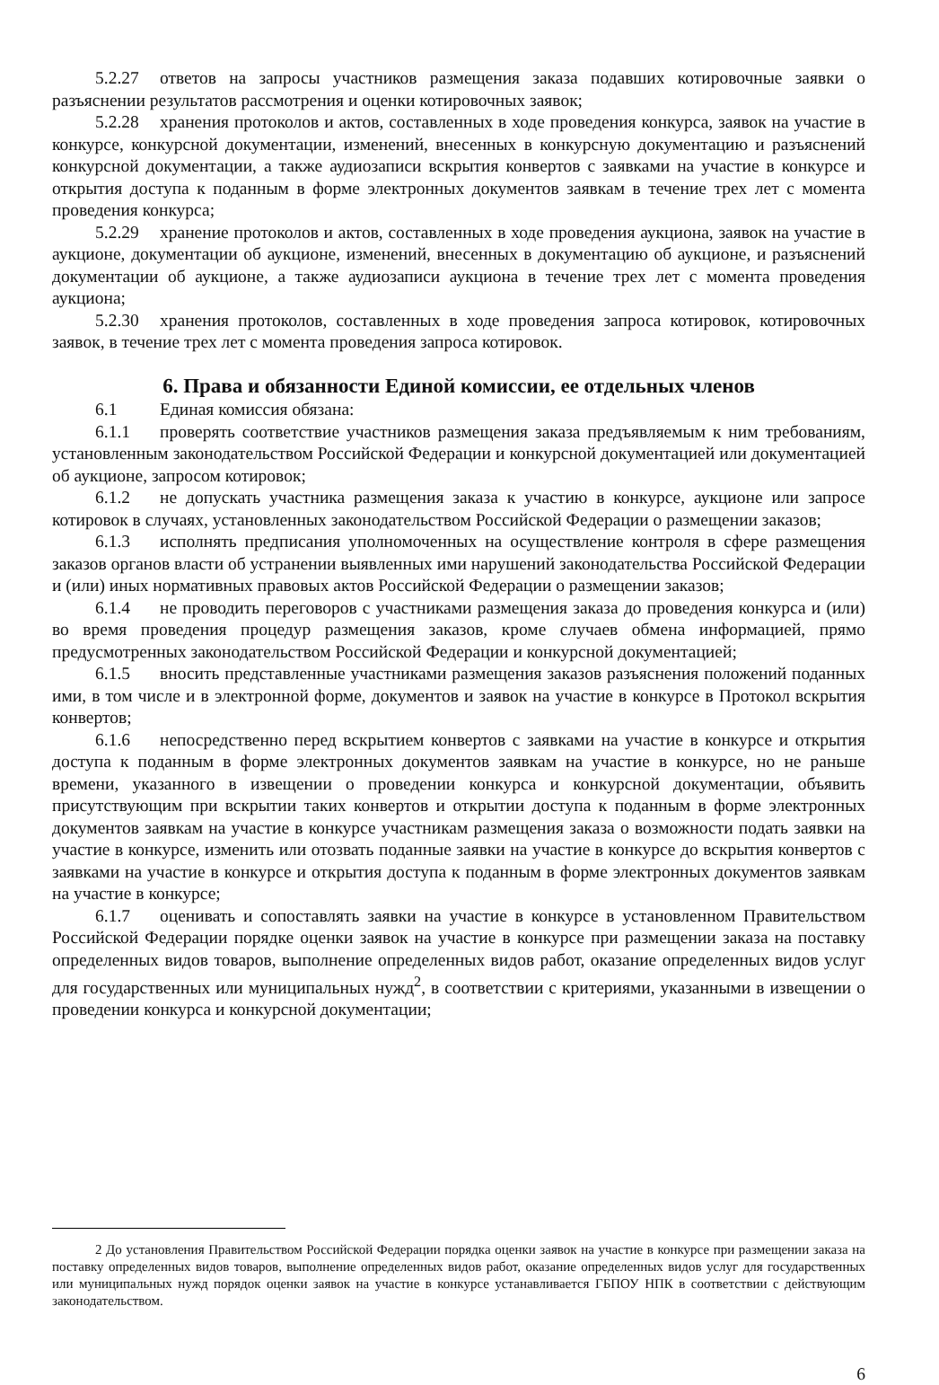5.2.27 ответов на запросы участников размещения заказа подавших котировочные заявки о разъяснении результатов рассмотрения и оценки котировочных заявок;
5.2.28 хранения протоколов и актов, составленных в ходе проведения конкурса, заявок на участие в конкурсе, конкурсной документации, изменений, внесенных в конкурсную документацию и разъяснений конкурсной документации, а также аудиозаписи вскрытия конвертов с заявками на участие в конкурсе и открытия доступа к поданным в форме электронных документов заявкам в течение трех лет с момента проведения конкурса;
5.2.29 хранение протоколов и актов, составленных в ходе проведения аукциона, заявок на участие в аукционе, документации об аукционе, изменений, внесенных в документацию об аукционе, и разъяснений документации об аукционе, а также аудиозаписи аукциона в течение трех лет с момента проведения аукциона;
5.2.30 хранения протоколов, составленных в ходе проведения запроса котировок, котировочных заявок, в течение трех лет с момента проведения запроса котировок.
6. Права и обязанности Единой комиссии, ее отдельных членов
6.1 Единая комиссия обязана:
6.1.1 проверять соответствие участников размещения заказа предъявляемым к ним требованиям, установленным законодательством Российской Федерации и конкурсной документацией или документацией об аукционе, запросом котировок;
6.1.2 не допускать участника размещения заказа к участию в конкурсе, аукционе или запросе котировок в случаях, установленных законодательством Российской Федерации о размещении заказов;
6.1.3 исполнять предписания уполномоченных на осуществление контроля в сфере размещения заказов органов власти об устранении выявленных ими нарушений законодательства Российской Федерации и (или) иных нормативных правовых актов Российской Федерации о размещении заказов;
6.1.4 не проводить переговоров с участниками размещения заказа до проведения конкурса и (или) во время проведения процедур размещения заказов, кроме случаев обмена информацией, прямо предусмотренных законодательством Российской Федерации и конкурсной документацией;
6.1.5 вносить представленные участниками размещения заказов разъяснения положений поданных ими, в том числе и в электронной форме, документов и заявок на участие в конкурсе в Протокол вскрытия конвертов;
6.1.6 непосредственно перед вскрытием конвертов с заявками на участие в конкурсе и открытия доступа к поданным в форме электронных документов заявкам на участие в конкурсе, но не раньше времени, указанного в извещении о проведении конкурса и конкурсной документации, объявить присутствующим при вскрытии таких конвертов и открытии доступа к поданным в форме электронных документов заявкам на участие в конкурсе участникам размещения заказа о возможности подать заявки на участие в конкурсе, изменить или отозвать поданные заявки на участие в конкурсе до вскрытия конвертов с заявками на участие в конкурсе и открытия доступа к поданным в форме электронных документов заявкам на участие в конкурсе;
6.1.7 оценивать и сопоставлять заявки на участие в конкурсе в установленном Правительством Российской Федерации порядке оценки заявок на участие в конкурсе при размещении заказа на поставку определенных видов товаров, выполнение определенных видов работ, оказание определенных видов услуг для государственных или муниципальных нужд<sup>2</sup>, в соответствии с критериями, указанными в извещении о проведении конкурса и конкурсной документации;
2 До установления Правительством Российской Федерации порядка оценки заявок на участие в конкурсе при размещении заказа на поставку определенных видов товаров, выполнение определенных видов работ, оказание определенных видов услуг для государственных или муниципальных нужд порядок оценки заявок на участие в конкурсе устанавливается ГБПОУ НПК в соответствии с действующим законодательством.
6